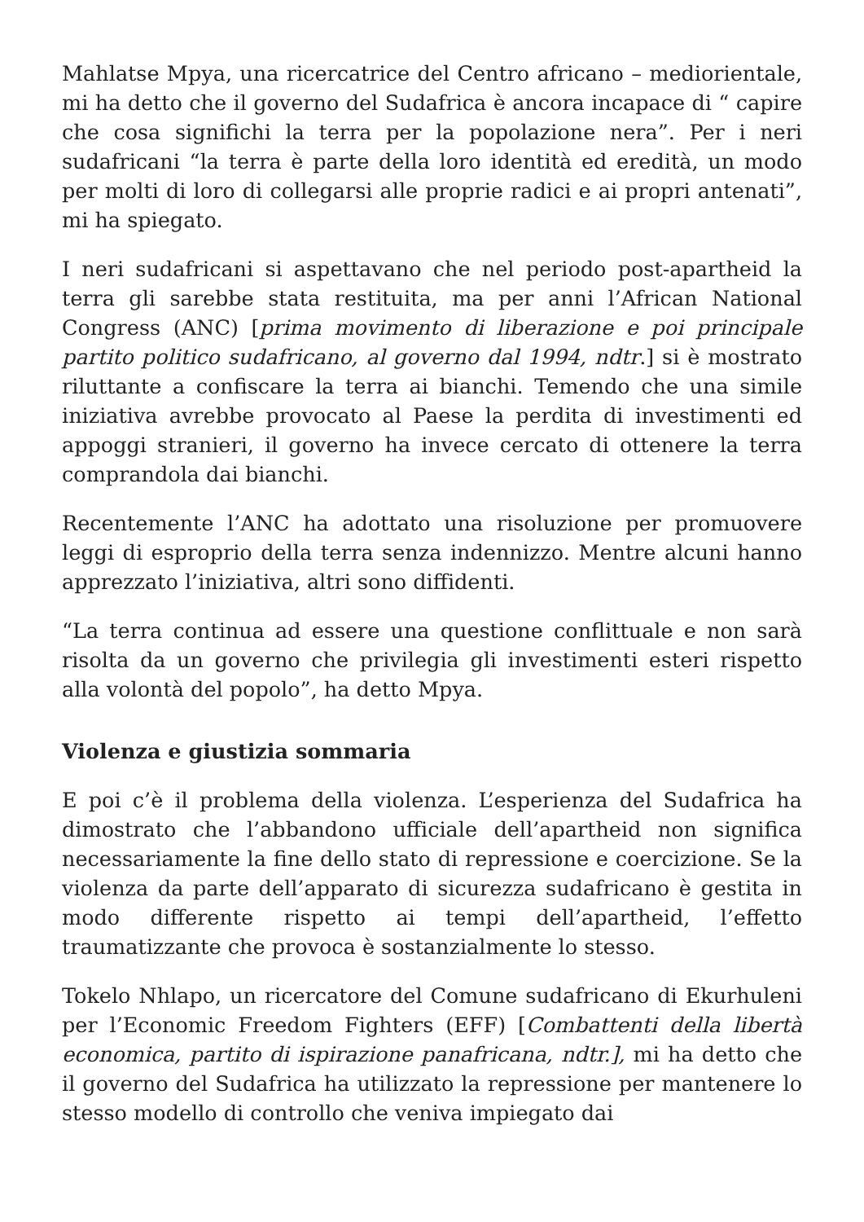Mahlatse Mpya, una ricercatrice del Centro africano – mediorientale, mi ha detto che il governo del Sudafrica è ancora incapace di “ capire che cosa significhi la terra per la popolazione nera”. Per i neri sudafricani “la terra è parte della loro identità ed eredità, un modo per molti di loro di collegarsi alle proprie radici e ai propri antenati”, mi ha spiegato.
I neri sudafricani si aspettavano che nel periodo post-apartheid la terra gli sarebbe stata restituita, ma per anni l’African National Congress (ANC) [prima movimento di liberazione e poi principale partito politico sudafricano, al governo dal 1994, ndtr.] si è mostrato riluttante a confiscare la terra ai bianchi. Temendo che una simile iniziativa avrebbe provocato al Paese la perdita di investimenti ed appoggi stranieri, il governo ha invece cercato di ottenere la terra comprandola dai bianchi.
Recentemente l’ANC ha adottato una risoluzione per promuovere leggi di esproprio della terra senza indennizzo. Mentre alcuni hanno apprezzato l’iniziativa, altri sono diffidenti.
“La terra continua ad essere una questione conflittuale e non sarà risolta da un governo che privilegia gli investimenti esteri rispetto alla volontà del popolo”, ha detto Mpya.
Violenza e giustizia sommaria
E poi c’è il problema della violenza. L’esperienza del Sudafrica ha dimostrato che l’abbandono ufficiale dell’apartheid non significa necessariamente la fine dello stato di repressione e coercizione. Se la violenza da parte dell’apparato di sicurezza sudafricano è gestita in modo differente rispetto ai tempi dell’apartheid, l’effetto traumatizzante che provoca è sostanzialmente lo stesso.
Tokelo Nhlapo, un ricercatore del Comune sudafricano di Ekurhuleni per l’Economic Freedom Fighters (EFF) [Combattenti della libertà economica, partito di ispirazione panafricana, ndtr.], mi ha detto che il governo del Sudafrica ha utilizzato la repressione per mantenere lo stesso modello di controllo che veniva impiegato dai